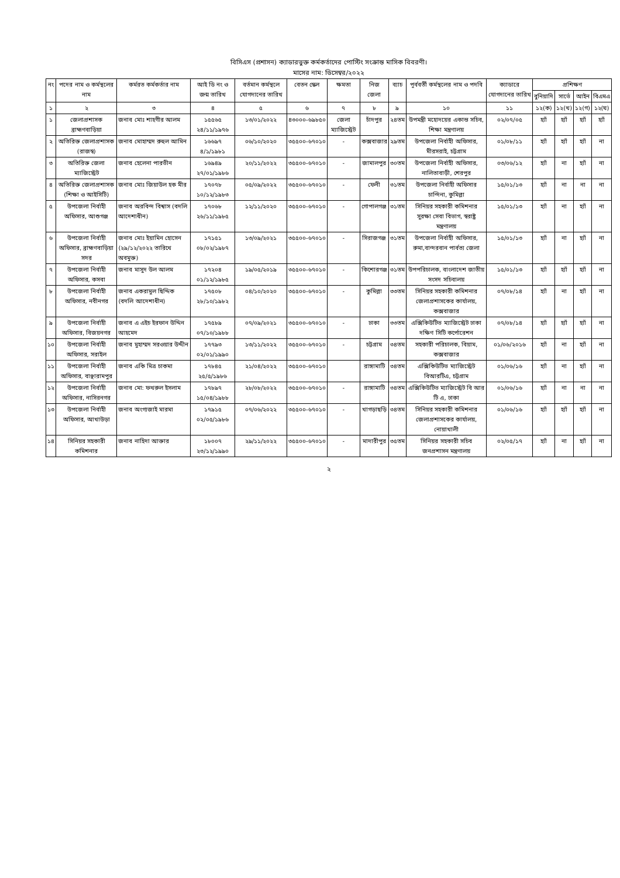বিসিএস (প্রশাসন) ক্যাডারভুক্ত কর্মকর্তাদের পোস্টিং সংক্রান্ত মাসিক বিবরণী।
মাসের নাম: ডিসেম্বর/২০২২
| নং | পদের নাম ও কর্মস্থলের নাম | কর্মরত কর্মকর্তার নাম | আই ডি নং ও জন্ম তারিখ | বর্তমান কর্মস্থলে যোগদানের তারিখ | বেতন স্কেল | ক্ষমতা | নিজ জেলা | ব্যাচ | পূর্ববর্তী কর্মস্থলের নাম ও পদবি | ক্যাডারে যোগদানের তারিখ | প্রশিক্ষণ | | | |
| --- | --- | --- | --- | --- | --- | --- | --- | --- | --- | --- | --- | --- | --- | --- |
| | | | | | | | | | | | বুনিয়াদি | সার্ভে | আইন | বিএমএ |
| ১ | ২ | ৩ | ৪ | ৫ | ৬ | ৭ | ৮ | ৯ | ১০ | ১১ | ১২(ক) | ১২(খ) | ১২(গ) | ১২(ঘ) |
| ১ | জেলাপ্রশাসক ব্রাহ্মণবাড়িয়া | জনাব মোঃ শাহগীর আলম | ১৫৫৬৫ ২৪/১১/১৯৭৬ | ১৩/০১/২০২২ | ৪৩০০০-৬৯৮৫০ | জেলা ম্যাজিস্ট্রেট | চাঁদপুর | ২৪তম | উপমন্ত্রী মহোদয়ের একান্ত সচিব, শিক্ষা মন্ত্রণালয় | ০২/০৭/০৫ | হ্যাঁ | হ্যাঁ | হ্যাঁ | হ্যাঁ |
| ২ | অতিরিক্ত জেলাপ্রশাসক (রাজস্ব) | জনাব মোহাম্মদ রুহুল আমিন | ১৬৬৯৭ ৪/১/১৯৮১ | ০৬/১০/২০২০ | ৩৫৫০০-৬৭০১০ | - | কক্সবাজার | ২৯তম | উপজেলা নির্বাহী অফিসার, মীরসরাই, চট্টগ্রাম | ০১/০৮/১১ | হ্যাঁ | হ্যাঁ | হ্যাঁ | না |
| ৩ | অতিরিক্ত জেলা ম্যাজিস্ট্রেট | জনাব হেলেনা পারভীন | ১৬৯৪৯ ২৭/০১/১৯৮৬ | ২০/১১/২০২২ | ৩৫৫০০-৬৭০১০ | - | জামালপুর | ৩০তম | উপজেলা নির্বাহী অফিসার, নালিতাবাড়ী, শেরপুর | ০৩/০৬/১২ | হ্যাঁ | না | হ্যাঁ | না |
| ৪ | অতিরিক্ত জেলাপ্রশাসক (শিক্ষা ও আইসিটি) | জনাব মোঃ জিয়াউল হক মীর | ১৭০৭৮ ১০/১২/১৯৮৩ | ০৫/০৯/২০২২ | ৩৫৫০০-৬৭০১০ | - | ফেনী | ৩১তম | উপজেলা নির্বাহী অফিসার চান্দিনা, কুমিল্লা | ১৫/০১/১৩ | হ্যাঁ | না | না | না |
| ৫ | উপজেলা নির্বাহী অফিসার, আশুগঞ্জ | জনাব অরবিন্দ বিশ্বাস (বদলি আদেশাধীন) | ১৭০৬৮ ২৬/১১/১৯৮৫ | ১২/১১/২০২০ | ৩৫৫০০-৬৭০১০ | - | গোপালগঞ্জ | ৩১তম | সিনিয়র সহকারী কমিশনার সুরক্ষা সেবা বিভাগ, স্বরাষ্ট্র মন্ত্রণালয় | ১৫/০১/১৩ | হ্যাঁ | না | হ্যাঁ | না |
| ৬ | উপজেলা নির্বাহী অফিসার, ব্রাহ্মণবাড়িয়া সদর | জনাব মোঃ ইয়ামিন হোসেন (২৯/১২/২০২২ তারিখে অবমুক্ত) | ১৭১৫১ ০৮/০২/১৯৮৭ | ১৩/০৯/২০২১ | ৩৫৫০০-৬৭০১০ | - | সিরাজগঞ্জ | ৩১তম | উপজেলা নির্বাহী অফিসার, রুমা,বান্দরবান পার্বত্য জেলা | ১৫/০১/১৩ | হ্যাঁ | না | হ্যাঁ | না |
| ৭ | উপজেলা নির্বাহী অফিসার, কসবা | জনাব মাসুদ উল আলম | ১৭২০৪ ০১/১২/১৯৮৫ | ১৯/০৫/২০১৯ | ৩৫৫০০-৬৭০১০ | - | কিশোরগঞ্জ | ৩১তম | উপপরিচালক, বাংলাদেশ জাতীয় সংসদ সচিবালয় | ১৫/০১/১৩ | হ্যাঁ | হ্যাঁ | হ্যাঁ | না |
| ৮ | উপজেলা নির্বাহী অফিসার, নবীনগর | জনাব একরামুল ছিদ্দিক (বদলি আদেশাধীন) | ১৭৫০৮ ২৮/১০/১৯৮২ | ০৪/১০/২০২০ | ৩৫৫০০-৬৭০১০ | - | কুমিল্লা | ৩৩তম | সিনিয়র সহকারী কমিশনার জেলাপ্রশাসকের কার্যালয়, কক্সবাজার | ০৭/০৮/১৪ | হ্যাঁ | না | হ্যাঁ | না |
| ৯ | উপজেলা নির্বাহী অফিসার, বিজয়নগর | জনাব এ এইচ ইরফান উদ্দিন আহমেদ | ১৭৫৮৯ ০৭/১০/১৯৮৮ | ০৭/০৯/২০২১ | ৩৫৫০০-৬৭০১০ | - | ঢাকা | ৩৩তম | এক্সিকিউটিভ ম্যাজিস্ট্রেট ঢাকা দক্ষিণ সিটি কর্পোরেশন | ০৭/০৮/১৪ | হ্যাঁ | হ্যাঁ | হ্যাঁ | না |
| ১০ | উপজেলা নির্বাহী অফিসার, সরাইল | জনাব মুহাম্মদ সরওয়ার উদ্দীন | ১৭৭৯৩ ০২/০১/১৯৯০ | ১৩/১১/২০২২ | ৩৫৫০০-৬৭০১০ | - | চট্টগ্রাম | ৩৪তম | সহকারী পরিচালক, বিয়াম, কক্সবাজার | ০১/০৬/২০১৬ | হ্যাঁ | না | হ্যাঁ | না |
| ১১ | উপজেলা নির্বাহী অফিসার, বাঞ্ছারামপুর | জনাব একি মিত্র চাকমা | ১৭৮৪৫ ২৫/৫/১৯৮৬ | ২১/০৪/২০২২ | ৩৫৫০০-৬৭০১০ | | রাঙ্গামাটি | ৩৪তম | এক্সিকিউটিভ ম্যাজিস্ট্রেট বিআরটিএ, চট্টগ্রাম | ০১/০৬/১৬ | হ্যাঁ | না | হ্যাঁ | না |
| ১২ | উপজেলা নির্বাহী অফিসার, নাসিরনগর | জনাব মো: ফখরুল ইসলাম | ১৭৮৯৭ ১৫/০৪/১৯৮৮ | ২৮/০৮/২০২২ | ৩৫৫০০-৬৭০১০ | - | রাঙ্গামাটি | ৩৪তম | এক্সিকিউটিভ ম্যাজিস্ট্রেট বি আর টি এ, ঢাকা | ০১/০৬/১৬ | হ্যাঁ | না | না | না |
| ১৩ | উপজেলা নির্বাহী অফিসার, আখাউড়া | জনাব অংগ্যজাই মারমা | ১৭৯১৫ ০২/০৫/১৯৮৬ | ০৭/০৬/২০২২ | ৩৫৫০০-৬৭০১০ | - | খাগড়াছড়ি | ৩৪তম | সিনিয়র সহকারী কমিশনার জেলাপ্রশাসকের কার্যালয়, নোয়াখালী | ০১/০৬/১৬ | হ্যাঁ | হ্যাঁ | হ্যাঁ | না |
| ১৪ | সিনিয়র সহকারী কমিশনার | জনাব নাহিদা আক্তার | ১৮০০৭ ২৩/১২/১৯৯০ | ২৯/১১/২০২২ | ৩৫৫০০-৬৭০১০ | - | মাদারীপুর | ৩৫তম | সিনিয়র সহকারী সচিব জনপ্রশাসন মন্ত্রণালয় | ০২/০৫/১৭ | হ্যাঁ | না | হ্যাঁ | না |
২